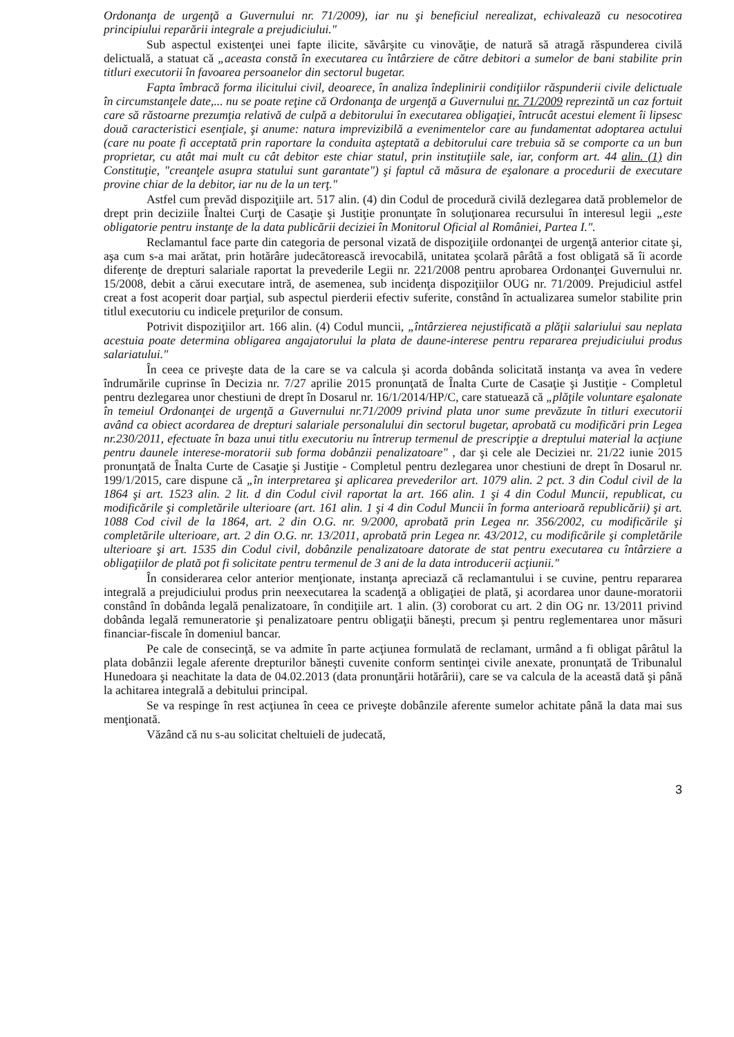Ordonanţa de urgenţă a Guvernului nr. 71/2009), iar nu şi beneficiul nerealizat, echivalează cu nesocotirea principiului reparării integrale a prejudiciului."
Sub aspectul existenţei unei fapte ilicite, săvârşite cu vinovăţie, de natură să atragă răspunderea civilă delictuală, a statuat că „aceasta constă în executarea cu întârziere de către debitori a sumelor de bani stabilite prin titluri executorii în favoarea persoanelor din sectorul bugetar.
Fapta îmbracă forma ilicitului civil, deoarece, în analiza îndeplinirii condiţiilor răspunderii civile delictuale în circumstanţele date,... nu se poate reţine că Ordonanţa de urgenţă a Guvernului nr. 71/2009 reprezintă un caz fortuit care să răstoarne prezumţia relativă de culpă a debitorului în executarea obligaţiei, întrucât acestui element îi lipsesc două caracteristici esenţiale, şi anume: natura imprevizibilă a evenimentelor care au fundamentat adoptarea actului (care nu poate fi acceptată prin raportare la conduita aşteptată a debitorului care trebuia să se comporte ca un bun proprietar, cu atât mai mult cu cât debitor este chiar statul, prin instituţiile sale, iar, conform art. 44 alin. (1) din Constituţie, "creanţele asupra statului sunt garantate") şi faptul că măsura de eşalonare a procedurii de executare provine chiar de la debitor, iar nu de la un terţ."
Astfel cum prevăd dispoziţiile art. 517 alin. (4) din Codul de procedură civilă dezlegarea dată problemelor de drept prin deciziile Înaltei Curţi de Casaţie şi Justiţie pronunţate în soluţionarea recursului în interesul legii „este obligatorie pentru instanţe de la data publicării deciziei în Monitorul Oficial al României, Partea I.".
Reclamantul face parte din categoria de personal vizată de dispoziţiile ordonanţei de urgenţă anterior citate şi, aşa cum s-a mai arătat, prin hotărâre judecătorească irevocabilă, unitatea şcolară pârâtă a fost obligată să îi acorde diferenţe de drepturi salariale raportat la prevederile Legii nr. 221/2008 pentru aprobarea Ordonanţei Guvernului nr. 15/2008, debit a cărui executare intră, de asemenea, sub incidenţa dispoziţiilor OUG nr. 71/2009. Prejudiciul astfel creat a fost acoperit doar parţial, sub aspectul pierderii efectiv suferite, constând în actualizarea sumelor stabilite prin titlul executoriu cu indicele preţurilor de consum.
Potrivit dispoziţiilor art. 166 alin. (4) Codul muncii, „întârzierea nejustificată a plăţii salariului sau neplata acestuia poate determina obligarea angajatorului la plata de daune-interese pentru repararea prejudiciului produs salariatului."
În ceea ce priveşte data de la care se va calcula şi acorda dobânda solicitată instanţa va avea în vedere îndrumările cuprinse în Decizia nr. 7/27 aprilie 2015 pronunţată de Înalta Curte de Casaţie şi Justiţie - Completul pentru dezlegarea unor chestiuni de drept în Dosarul nr. 16/1/2014/HP/C, care statuează că „plăţile voluntare eşalonate în temeiul Ordonanţei de urgenţă a Guvernului nr.71/2009 privind plata unor sume prevăzute în titluri executorii având ca obiect acordarea de drepturi salariale personalului din sectorul bugetar, aprobată cu modificări prin Legea nr.230/2011, efectuate în baza unui titlu executoriu nu întrerup termenul de prescripţie a dreptului material la acţiune pentru daunele interese-moratorii sub forma dobânzii penalizatoare" , dar şi cele ale Deciziei nr. 21/22 iunie 2015 pronunţată de Înalta Curte de Casaţie şi Justiţie - Completul pentru dezlegarea unor chestiuni de drept în Dosarul nr. 199/1/2015, care dispune că „în interpretarea şi aplicarea prevederilor art. 1079 alin. 2 pct. 3 din Codul civil de la 1864 şi art. 1523 alin. 2 lit. d din Codul civil raportat la art. 166 alin. 1 şi 4 din Codul Muncii, republicat, cu modificările şi completările ulterioare (art. 161 alin. 1 şi 4 din Codul Muncii în forma anterioară republicării) şi art. 1088 Cod civil de la 1864, art. 2 din O.G. nr. 9/2000, aprobată prin Legea nr. 356/2002, cu modificările şi completările ulterioare, art. 2 din O.G. nr. 13/2011, aprobată prin Legea nr. 43/2012, cu modificările şi completările ulterioare şi art. 1535 din Codul civil, dobânzile penalizatoare datorate de stat pentru executarea cu întârziere a obligaţiilor de plată pot fi solicitate pentru termenul de 3 ani de la data introducerii acţiunii."
În considerarea celor anterior menţionate, instanţa apreciază că reclamantului i se cuvine, pentru repararea integrală a prejudiciului produs prin neexecutarea la scadenţă a obligaţiei de plată, şi acordarea unor daune-moratorii constând în dobânda legală penalizatoare, în condiţiile art. 1 alin. (3) coroborat cu art. 2 din OG nr. 13/2011 privind dobânda legală remuneratorie şi penalizatoare pentru obligaţii băneşti, precum şi pentru reglementarea unor măsuri financiar-fiscale în domeniul bancar.
Pe cale de consecinţă, se va admite în parte acţiunea formulată de reclamant, urmând a fi obligat pârâtul la plata dobânzii legale aferente drepturilor băneşti cuvenite conform sentinţei civile anexate, pronunţată de Tribunalul Hunedoara şi neachitate la data de 04.02.2013 (data pronunţării hotărârii), care se va calcula de la această dată şi până la achitarea integrală a debitului principal.
Se va respinge în rest acţiunea în ceea ce priveşte dobânzile aferente sumelor achitate până la data mai sus menţionată.
Văzând că nu s-au solicitat cheltuieli de judecată,
3